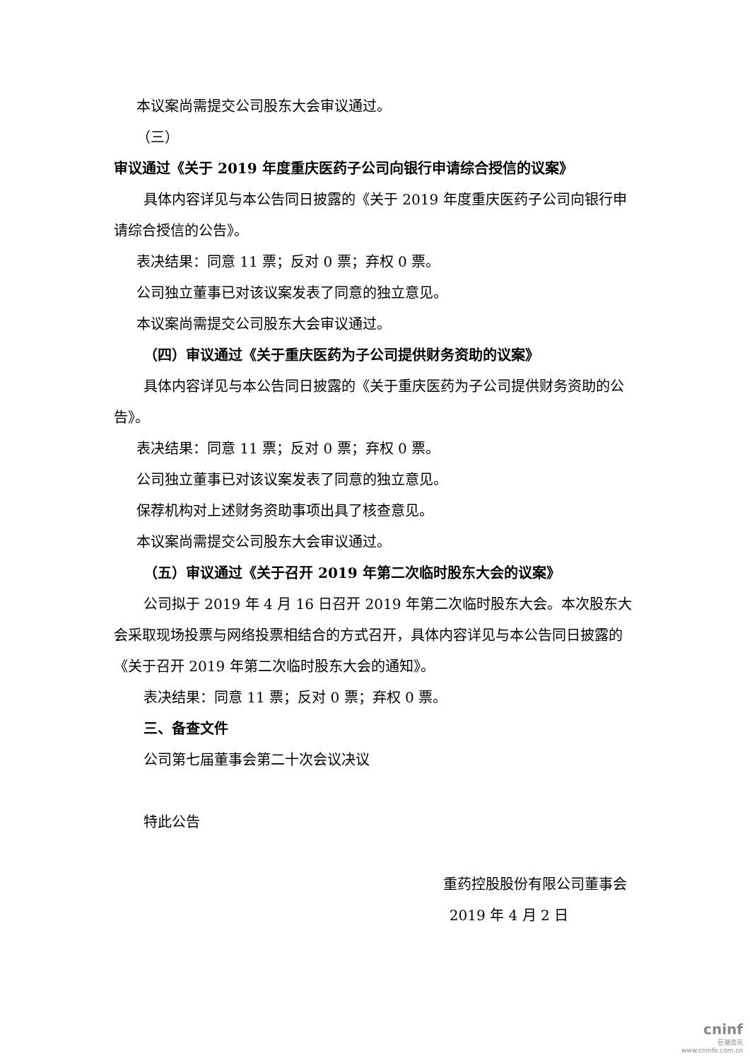本议案尚需提交公司股东大会审议通过。
（三）审议通过《关于 2019 年度重庆医药子公司向银行申请综合授信的议案》
具体内容详见与本公告同日披露的《关于 2019 年度重庆医药子公司向银行申请综合授信的公告》。
表决结果：同意 11 票；反对 0 票；弃权 0 票。
公司独立董事已对该议案发表了同意的独立意见。
本议案尚需提交公司股东大会审议通过。
（四）审议通过《关于重庆医药为子公司提供财务资助的议案》
具体内容详见与本公告同日披露的《关于重庆医药为子公司提供财务资助的公告》。
表决结果：同意 11 票；反对 0 票；弃权 0 票。
公司独立董事已对该议案发表了同意的独立意见。
保荐机构对上述财务资助事项出具了核查意见。
本议案尚需提交公司股东大会审议通过。
（五）审议通过《关于召开 2019 年第二次临时股东大会的议案》
公司拟于 2019 年 4 月 16 日召开 2019 年第二次临时股东大会。本次股东大会采取现场投票与网络投票相结合的方式召开，具体内容详见与本公告同日披露的《关于召开 2019 年第二次临时股东大会的通知》。
表决结果：同意 11 票；反对 0 票；弃权 0 票。
三、备查文件
公司第七届董事会第二十次会议决议
特此公告
重药控股股份有限公司董事会
2019 年 4 月 2 日
cninf
巨潮资讯
www.cninfo.com.cn